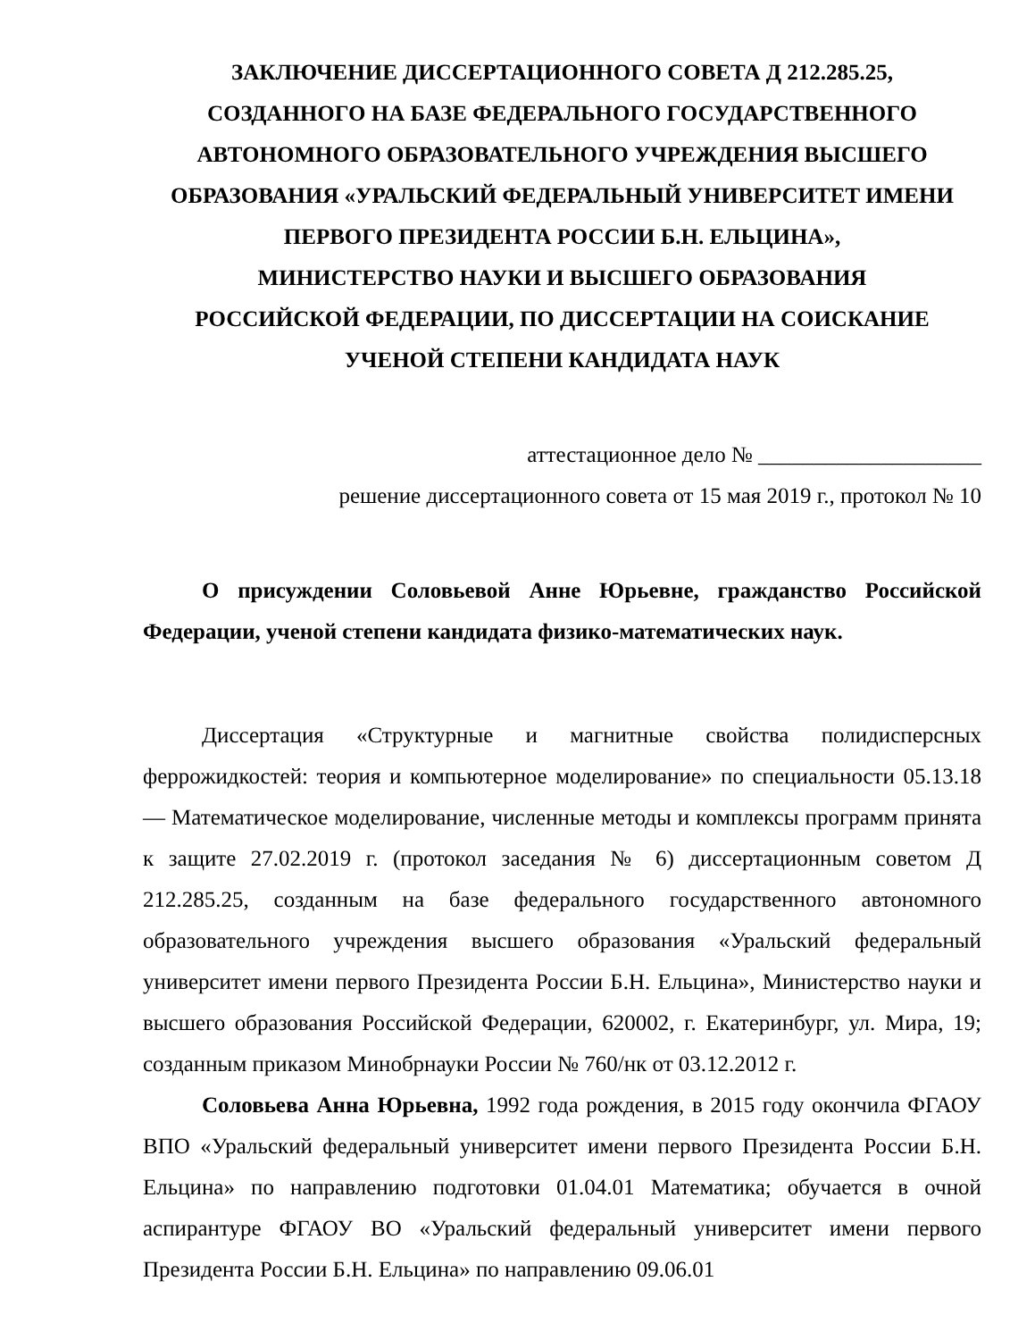ЗАКЛЮЧЕНИЕ ДИССЕРТАЦИОННОГО СОВЕТА Д 212.285.25,
СОЗДАННОГО НА БАЗЕ ФЕДЕРАЛЬНОГО ГОСУДАРСТВЕННОГО
АВТОНОМНОГО ОБРАЗОВАТЕЛЬНОГО УЧРЕЖДЕНИЯ ВЫСШЕГО
ОБРАЗОВАНИЯ «УРАЛЬСКИЙ ФЕДЕРАЛЬНЫЙ УНИВЕРСИТЕТ ИМЕНИ
ПЕРВОГО ПРЕЗИДЕНТА РОССИИ Б.Н. ЕЛЬЦИНА»,
МИНИСТЕРСТВО НАУКИ И ВЫСШЕГО ОБРАЗОВАНИЯ
РОССИЙСКОЙ ФЕДЕРАЦИИ, ПО ДИССЕРТАЦИИ НА СОИСКАНИЕ
УЧЕНОЙ СТЕПЕНИ КАНДИДАТА НАУК
аттестационное дело № ____________________
решение диссертационного совета от 15 мая 2019 г., протокол № 10
О присуждении Соловьевой Анне Юрьевне, гражданство Российской Федерации, ученой степени кандидата физико-математических наук.
Диссертация «Структурные и магнитные свойства полидисперсных феррожидкостей: теория и компьютерное моделирование» по специальности 05.13.18 — Математическое моделирование, численные методы и комплексы программ принята к защите 27.02.2019 г. (протокол заседания № 6) диссертационным советом Д 212.285.25, созданным на базе федерального государственного автономного образовательного учреждения высшего образования «Уральский федеральный университет имени первого Президента России Б.Н. Ельцина», Министерство науки и высшего образования Российской Федерации, 620002, г. Екатеринбург, ул. Мира, 19; созданным приказом Минобрнауки России № 760/нк от 03.12.2012 г.
Соловьева Анна Юрьевна, 1992 года рождения, в 2015 году окончила ФГАОУ ВПО «Уральский федеральный университет имени первого Президента России Б.Н. Ельцина» по направлению подготовки 01.04.01 Математика; обучается в очной аспирантуре ФГАОУ ВО «Уральский федеральный университет имени первого Президента России Б.Н. Ельцина» по направлению 09.06.01